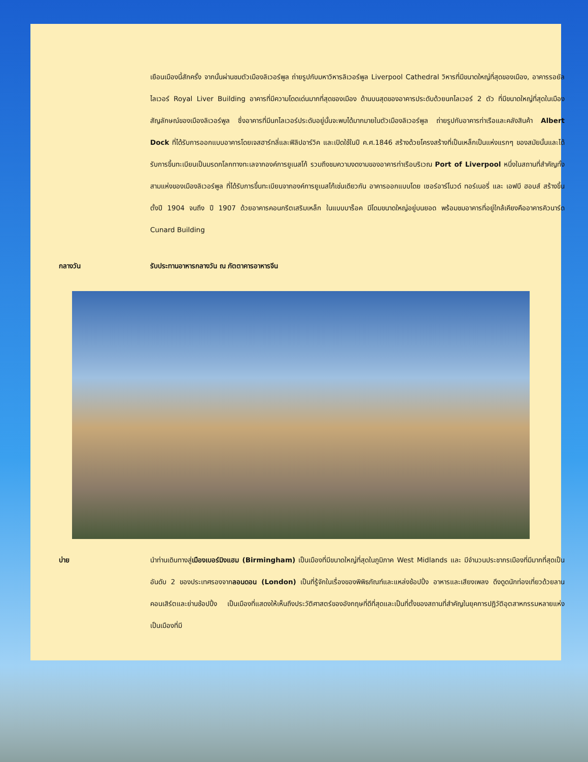เยือนเมืองนี้สักครั้ง จากนั้นผ่านชมตัวเมืองลิเวอร์พูล ถ่ายรูปกับมหาวิหารลิเวอร์พูล Liverpool Cathedral วิหารที่มีขนาดใหญ่ที่สุดของเมือง, อาคารรอยัลไลเวอร์ Royal Liver Building อาคารที่มีความโดดเด่นมากที่สุดของเมือง ด้านบนสุดของอาคารประดับด้วยนกไลเวอร์ 2 ตัว ที่มีขนาดใหญ่ที่สุดในเมือง สัญลักษณ์ของเมืองลิเวอร์พูล ซึ่งอาคารที่มีนกไลเวอร์ประดับอยู่นั้นจะพบได้มากมายในตัวเมืองลิเวอร์พูล ถ่ายรูปกับอาคารท่าเรือและคลังสินค้า Albert Dock ที่ได้รับการออกแบบอาคารโดยเจสฮาร์ทลี่และฟิลิปอาร์วิค และเปิดใช้ในปี ค.ศ.1846 สร้างด้วยโครงสร้างที่เป็นเหล็กเป็นแห่งแรกๆ ของสมัยนั้นและได้รับการขึ้นทะเบียนเป็นมรดกโลกทางทะเลจากองค์การยูเนสโก้ รวมถึงชมความงดงามของอาคารท่าเรือบริเวณ Port of Liverpool หนึ่งในสถานที่สำคัญทั้งสามแห่งของเมืองลิเวอร์พูล ที่ได้รับการขึ้นทะเบียนจากองค์การยูเนสโก้เช่นเดียวกัน อาคารออกแบบโดย เซอร์อาร์โนวด์ ทอร์เนอรี่ และ เอฟบี ฮอบส์ สร้างขึ้นตั้งปี 1904 จนถึง ปี 1907 ด้วยอาคารคอนกรีตเสริมเหล็ก ในแบบบาร็อค มีโดมขนาดใหญ่อยู่บนยอด พร้อมชมอาคารที่อยู่ใกล้เคียงคืออาคารคิวนาร์ด Cunard Building
กลางวัน รับประทานอาหารกลางวัน ณ ภัตตาคารอาหารจีน
บ่าย นำท่านเดินทางสู่เมืองเบอร์มิงแฮม (Birmingham) เป็นเมืองที่มีขนาดใหญ่ที่สุดในภูมิภาค West Midlands และ มีจำนวนประชากรเมืองที่มีมากที่สุดเป็นอันดับ 2 ของประเทศรองจากลอนดอน (London) เป็นที่รู้จักในเรื่องของพิพิธภัณฑ์และแหล่งช้อปปิ้ง อาหารและเสียงเพลง ดึงดูดนักท่องเที่ยวด้วยลานคอนเสิร์ตและย่านช้อปปิ้ง เป็นเมืองที่แสดงให้เห็นถึงประวัติศาสตร์ของอังกฤษที่ดีที่สุดและเป็นที่ตั้งของสถานที่สำคัญในยุคการปฏิวัติอุตสาหกรรมหลายแห่ง เป็นเมืองที่มี